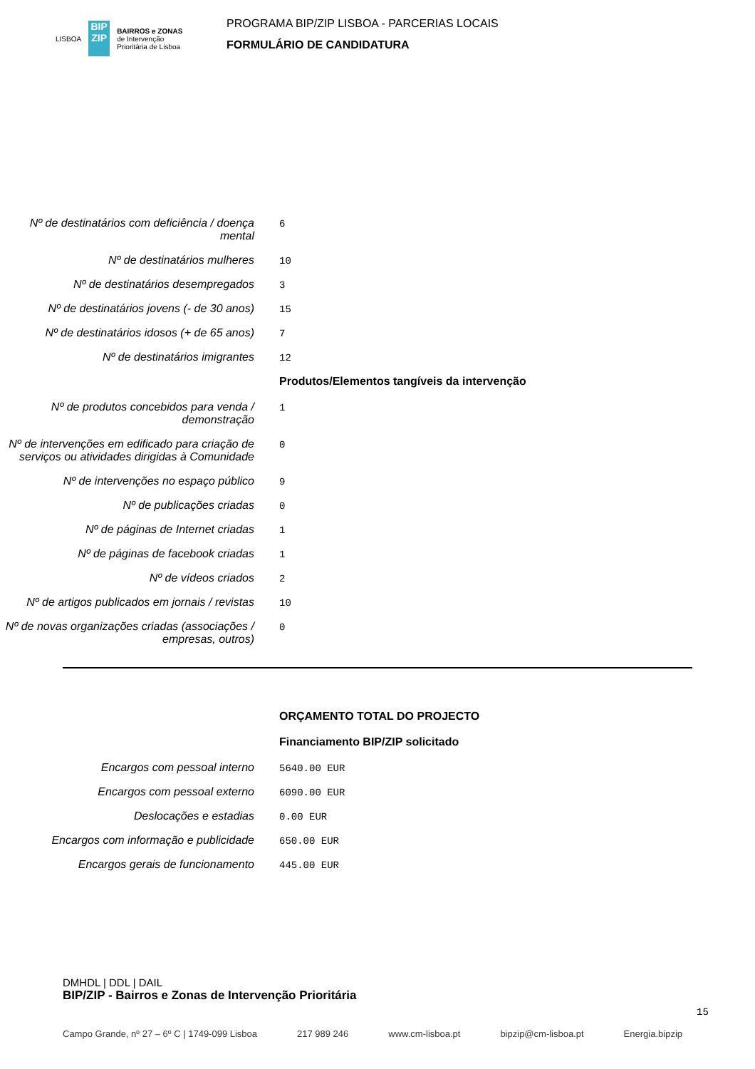LISBOA
BIP ZIP
BAIRROS e ZONAS
de Intervenção
Prioritária de Lisboa
PROGRAMA BIP/ZIP LISBOA - PARCERIAS LOCAIS
FORMULÁRIO DE CANDIDATURA
Nº de destinatários com deficiência / doença mental
6
Nº de destinatários mulheres
10
Nº de destinatários desempregados
3
Nº de destinatários jovens (- de 30 anos)
15
Nº de destinatários idosos (+ de 65 anos)
7
Nº de destinatários imigrantes
12
Produtos/Elementos tangíveis da intervenção
Nº de produtos concebidos para venda / demonstração
1
Nº de intervenções em edificado para criação de serviços ou atividades dirigidas à Comunidade
0
Nº de intervenções no espaço público
9
Nº de publicações criadas
0
Nº de páginas de Internet criadas
1
Nº de páginas de facebook criadas
1
Nº de vídeos criados
2
Nº de artigos publicados em jornais / revistas
10
Nº de novas organizações criadas (associações / empresas, outros)
0
ORÇAMENTO TOTAL DO PROJECTO
Financiamento BIP/ZIP solicitado
Encargos com pessoal interno
5640.00 EUR
Encargos com pessoal externo
6090.00 EUR
Deslocações e estadias
0.00 EUR
Encargos com informação e publicidade
650.00 EUR
Encargos gerais de funcionamento
445.00 EUR
DMHDL | DDL | DAIL
BIP/ZIP - Bairros e Zonas de Intervenção Prioritária
Campo Grande, nº 27 – 6º C | 1749-099 Lisboa 217 989 246 www.cm-lisboa.pt bipzip@cm-lisboa.pt Energia.bipzip
15